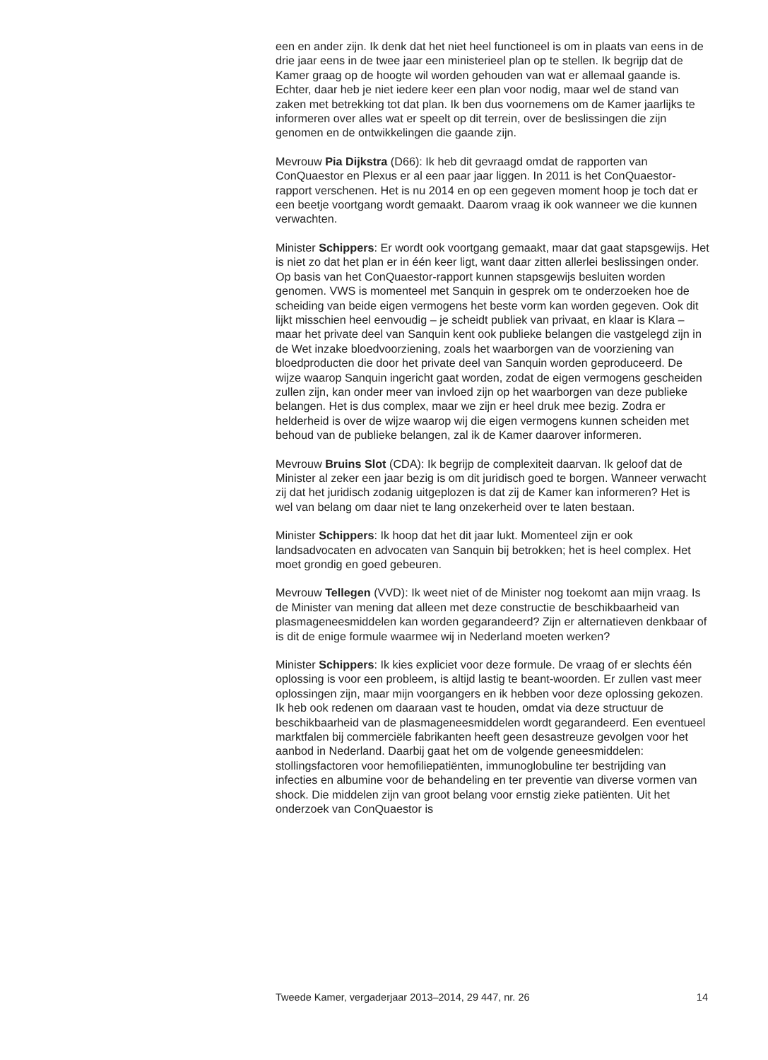een en ander zijn. Ik denk dat het niet heel functioneel is om in plaats van eens in de drie jaar eens in de twee jaar een ministerieel plan op te stellen. Ik begrijp dat de Kamer graag op de hoogte wil worden gehouden van wat er allemaal gaande is. Echter, daar heb je niet iedere keer een plan voor nodig, maar wel de stand van zaken met betrekking tot dat plan. Ik ben dus voornemens om de Kamer jaarlijks te informeren over alles wat er speelt op dit terrein, over de beslissingen die zijn genomen en de ontwikkelingen die gaande zijn.
Mevrouw Pia Dijkstra (D66): Ik heb dit gevraagd omdat de rapporten van ConQuaestor en Plexus er al een paar jaar liggen. In 2011 is het ConQuaestor-rapport verschenen. Het is nu 2014 en op een gegeven moment hoop je toch dat er een beetje voortgang wordt gemaakt. Daarom vraag ik ook wanneer we die kunnen verwachten.
Minister Schippers: Er wordt ook voortgang gemaakt, maar dat gaat stapsgewijs. Het is niet zo dat het plan er in één keer ligt, want daar zitten allerlei beslissingen onder. Op basis van het ConQuaestor-rapport kunnen stapsgewijs besluiten worden genomen. VWS is momenteel met Sanquin in gesprek om te onderzoeken hoe de scheiding van beide eigen vermogens het beste vorm kan worden gegeven. Ook dit lijkt misschien heel eenvoudig – je scheidt publiek van privaat, en klaar is Klara – maar het private deel van Sanquin kent ook publieke belangen die vastgelegd zijn in de Wet inzake bloedvoorziening, zoals het waarborgen van de voorziening van bloedproducten die door het private deel van Sanquin worden geproduceerd. De wijze waarop Sanquin ingericht gaat worden, zodat de eigen vermogens gescheiden zullen zijn, kan onder meer van invloed zijn op het waarborgen van deze publieke belangen. Het is dus complex, maar we zijn er heel druk mee bezig. Zodra er helderheid is over de wijze waarop wij die eigen vermogens kunnen scheiden met behoud van de publieke belangen, zal ik de Kamer daarover informeren.
Mevrouw Bruins Slot (CDA): Ik begrijp de complexiteit daarvan. Ik geloof dat de Minister al zeker een jaar bezig is om dit juridisch goed te borgen. Wanneer verwacht zij dat het juridisch zodanig uitgeplozen is dat zij de Kamer kan informeren? Het is wel van belang om daar niet te lang onzekerheid over te laten bestaan.
Minister Schippers: Ik hoop dat het dit jaar lukt. Momenteel zijn er ook landsadvocaten en advocaten van Sanquin bij betrokken; het is heel complex. Het moet grondig en goed gebeuren.
Mevrouw Tellegen (VVD): Ik weet niet of de Minister nog toekomt aan mijn vraag. Is de Minister van mening dat alleen met deze constructie de beschikbaarheid van plasmageneesmiddelen kan worden gegarandeerd? Zijn er alternatieven denkbaar of is dit de enige formule waarmee wij in Nederland moeten werken?
Minister Schippers: Ik kies expliciet voor deze formule. De vraag of er slechts één oplossing is voor een probleem, is altijd lastig te beant-woorden. Er zullen vast meer oplossingen zijn, maar mijn voorgangers en ik hebben voor deze oplossing gekozen. Ik heb ook redenen om daaraan vast te houden, omdat via deze structuur de beschikbaarheid van de plasmageneesmiddelen wordt gegarandeerd. Een eventueel marktfalen bij commerciële fabrikanten heeft geen desastreuze gevolgen voor het aanbod in Nederland. Daarbij gaat het om de volgende geneesmiddelen: stollingsfactoren voor hemofiliepatiënten, immunoglobuline ter bestrijding van infecties en albumine voor de behandeling en ter preventie van diverse vormen van shock. Die middelen zijn van groot belang voor ernstig zieke patiënten. Uit het onderzoek van ConQuaestor is
Tweede Kamer, vergaderjaar 2013–2014, 29 447, nr. 26 14